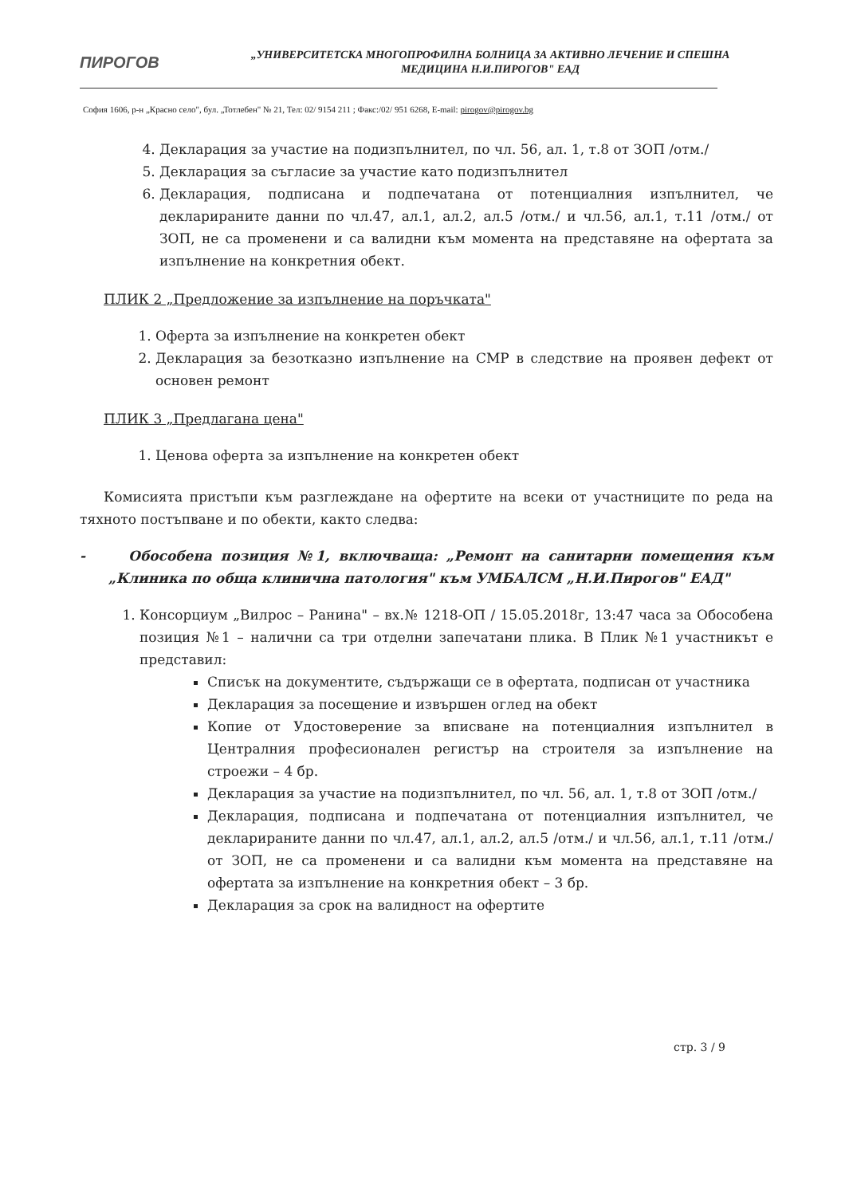ПИРОГОВ
„УНИВЕРСИТЕТСКА МНОГОПРОФИЛНА БОЛНИЦА ЗА АКТИВНО ЛЕЧЕНИЕ И СПЕШНА
МЕДИЦИНА Н.И.ПИРОГОВ" ЕАД
София 1606, р-н „Красно село", бул. „Тотлебен" № 21, Тел: 02/ 9154 211 ; Факс:/02/ 951 6268, E-mail: pirogov@pirogov.bg
4. Декларация за участие на подизпълнител, по чл. 56, ал. 1, т.8 от ЗОП /отм./
5. Декларация за съгласие за участие като подизпълнител
6. Декларация, подписана и подпечатана от потенциалния изпълнител, че декларираните данни по чл.47, ал.1, ал.2, ал.5 /отм./ и чл.56, ал.1, т.11 /отм./ от ЗОП, не са променени и са валидни към момента на представяне на офертата за изпълнение на конкретния обект.
ПЛИК 2 „Предложение за изпълнение на поръчката"
1. Оферта за изпълнение на конкретен обект
2. Декларация за безотказно изпълнение на СМР в следствие на проявен дефект от основен ремонт
ПЛИК 3 „Предлагана цена"
1. Ценова оферта за изпълнение на конкретен обект
Комисията пристъпи към разглеждане на офертите на всеки от участниците по реда на тяхното постъпване и по обекти, както следва:
- Обособена позиция №1, включваща: „Ремонт на санитарни помещения към „Клиника по обща клинична патология" към УМБАЛСМ „Н.И.Пирогов" ЕАД"
1. Консорциум „Вилрос – Ранина" – вх.№ 1218-ОП / 15.05.2018г, 13:47 часа за Обособена позиция №1 – налични са три отделни запечатани плика. В Плик №1 участникът е представил:
Списък на документите, съдържащи се в офертата, подписан от участника
Декларация за посещение и извършен оглед на обект
Копие от Удостоверение за вписване на потенциалния изпълнител в Централния професионален регистър на строителя за изпълнение на строежи – 4 бр.
Декларация за участие на подизпълнител, по чл. 56, ал. 1, т.8 от ЗОП /отм./
Декларация, подписана и подпечатана от потенциалния изпълнител, че декларираните данни по чл.47, ал.1, ал.2, ал.5 /отм./ и чл.56, ал.1, т.11 /отм./ от ЗОП, не са променени и са валидни към момента на представяне на офертата за изпълнение на конкретния обект – 3 бр.
Декларация за срок на валидност на офертите
стр. 3 / 9